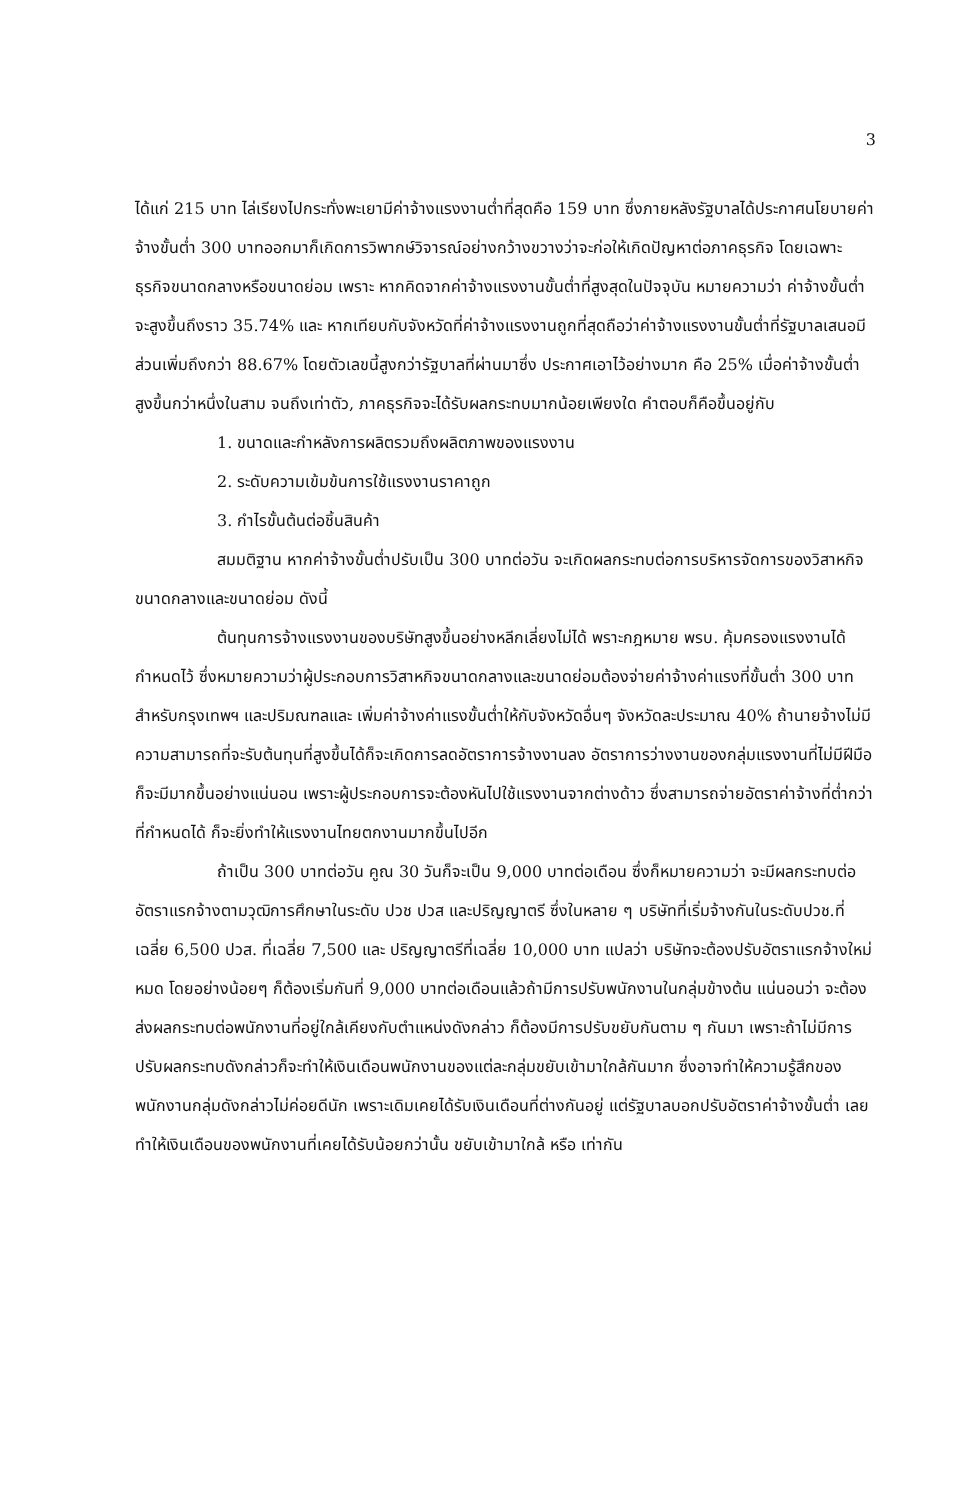3
ได้แก่ 215 บาท ไล่เรียงไปกระทั่งพะเยามีค่าจ้างแรงงานต่ำที่สุดคือ 159 บาท ซึ่งภายหลังรัฐบาลได้ประกาศนโยบายค่าจ้างขั้นต่ำ 300 บาทออกมาก็เกิดการวิพากษ์วิจารณ์อย่างกว้างขวางว่าจะก่อให้เกิดปัญหาต่อภาคธุรกิจ โดยเฉพาะธุรกิจขนาดกลางหรือขนาดย่อม เพราะ หากคิดจากค่าจ้างแรงงานขั้นต่ำที่สูงสุดในปัจจุบัน หมายความว่า ค่าจ้างขั้นต่ำจะสูงขึ้นถึงราว 35.74% และ หากเทียบกับจังหวัดที่ค่าจ้างแรงงานถูกที่สุดถือว่าค่าจ้างแรงงานขั้นต่ำที่รัฐบาลเสนอมีส่วนเพิ่มถึงกว่า 88.67% โดยตัวเลขนี้สูงกว่ารัฐบาลที่ผ่านมาซึ่ง ประกาศเอาไว้อย่างมาก คือ 25% เมื่อค่าจ้างขั้นต่ำสูงขึ้นกว่าหนึ่งในสาม จนถึงเท่าตัว, ภาคธุรกิจจะได้รับผลกระทบมากน้อยเพียงใด คำตอบก็คือขึ้นอยู่กับ
1. ขนาดและกำหลังการผลิตรวมถึงผลิตภาพของแรงงาน
2. ระดับความเข้มข้นการใช้แรงงานราคาถูก
3. กำไรขั้นต้นต่อชิ้นสินค้า
สมมติฐาน หากค่าจ้างขั้นต่ำปรับเป็น 300 บาทต่อวัน จะเกิดผลกระทบต่อการบริหารจัดการของวิสาหกิจขนาดกลางและขนาดย่อม ดังนี้
ต้นทุนการจ้างแรงงานของบริษัทสูงขึ้นอย่างหลีกเลี่ยงไม่ได้ พราะกฎหมาย พรบ. คุ้มครองแรงงานได้กำหนดไว้ ซึ่งหมายความว่าผู้ประกอบการวิสาหกิจขนาดกลางและขนาดย่อมต้องจ่ายค่าจ้างค่าแรงที่ขั้นต่ำ 300 บาท สำหรับกรุงเทพฯ และปริมณฑลและ เพิ่มค่าจ้างค่าแรงขั้นต่ำให้กับจังหวัดอื่นๆ จังหวัดละประมาณ 40% ถ้านายจ้างไม่มีความสามารถที่จะรับต้นทุนที่สูงขึ้นได้ก็จะเกิดการลดอัตราการจ้างงานลง อัตราการว่างงานของกลุ่มแรงงานที่ไม่มีฝีมือ ก็จะมีมากขึ้นอย่างแน่นอน เพราะผู้ประกอบการจะต้องหันไปใช้แรงงานจากต่างด้าว ซึ่งสามารถจ่ายอัตราค่าจ้างที่ต่ำกว่าที่กำหนดได้ ก็จะยิ่งทำให้แรงงานไทยตกงานมากขึ้นไปอีก
ถ้าเป็น 300 บาทต่อวัน คูณ 30 วันก็จะเป็น 9,000 บาทต่อเดือน ซึ่งก็หมายความว่า จะมีผลกระทบต่ออัตราแรกจ้างตามวุฒิการศึกษาในระดับ ปวช ปวส และปริญญาตรี ซึ่งในหลาย ๆ บริษัทที่เริ่มจ้างกันในระดับปวช.ที่เฉลี่ย 6,500 ปวส. ที่เฉลี่ย 7,500 และ ปริญญาตรีที่เฉลี่ย 10,000 บาท แปลว่า บริษัทจะต้องปรับอัตราแรกจ้างใหม่หมด โดยอย่างน้อยๆ ก็ต้องเริ่มกันที่ 9,000 บาทต่อเดือนแล้วถ้ามีการปรับพนักงานในกลุ่มข้างต้น แน่นอนว่า จะต้องส่งผลกระทบต่อพนักงานที่อยู่ใกล้เคียงกับตำแหน่งดังกล่าว ก็ต้องมีการปรับขยับกันตาม ๆ กันมา เพราะถ้าไม่มีการปรับผลกระทบดังกล่าวก็จะทำให้เงินเดือนพนักงานของแต่ละกลุ่มขยับเข้ามาใกล้กันมาก ซึ่งอาจทำให้ความรู้สึกของพนักงานกลุ่มดังกล่าวไม่ค่อยดีนัก เพราะเดิมเคยได้รับเงินเดือนที่ต่างกันอยู่ แต่รัฐบาลบอกปรับอัตราค่าจ้างขั้นต่ำ เลยทำให้เงินเดือนของพนักงานที่เคยได้รับน้อยกว่านั้น ขยับเข้ามาใกล้ หรือ เท่ากัน